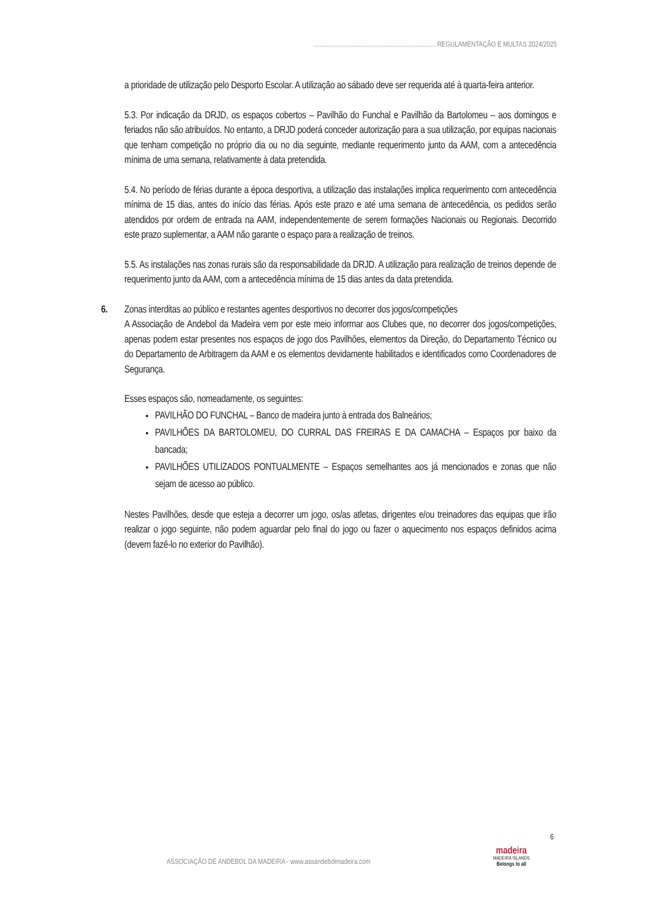......................................................................... REGULAMENTAÇÃO E MULTAS 2024/2025
a prioridade de utilização pelo Desporto Escolar. A utilização ao sábado deve ser requerida até à quarta-feira anterior.
5.3. Por indicação da DRJD, os espaços cobertos – Pavilhão do Funchal e Pavilhão da Bartolomeu – aos domingos e feriados não são atribuídos. No entanto, a DRJD poderá conceder autorização para a sua utilização, por equipas nacionais que tenham competição no próprio dia ou no dia seguinte, mediante requerimento junto da AAM, com a antecedência mínima de uma semana, relativamente à data pretendida.
5.4. No período de férias durante a época desportiva, a utilização das instalações implica requerimento com antecedência mínima de 15 dias, antes do início das férias. Após este prazo e até uma semana de antecedência, os pedidos serão atendidos por ordem de entrada na AAM, independentemente de serem formações Nacionais ou Regionais. Decorrido este prazo suplementar, a AAM não garante o espaço para a realização de treinos.
5.5. As instalações nas zonas rurais são da responsabilidade da DRJD. A utilização para realização de treinos depende de requerimento junto da AAM, com a antecedência mínima de 15 dias antes da data pretendida.
6. Zonas interditas ao público e restantes agentes desportivos no decorrer dos jogos/competições
A Associação de Andebol da Madeira vem por este meio informar aos Clubes que, no decorrer dos jogos/competições, apenas podem estar presentes nos espaços de jogo dos Pavilhões, elementos da Direção, do Departamento Técnico ou do Departamento de Arbitragem da AAM e os elementos devidamente habilitados e identificados como Coordenadores de Segurança.
Esses espaços são, nomeadamente, os seguintes:
PAVILHÃO DO FUNCHAL – Banco de madeira junto à entrada dos Balneários;
PAVILHÕES DA BARTOLOMEU, DO CURRAL DAS FREIRAS E DA CAMACHA – Espaços por baixo da bancada;
PAVILHÕES UTILIZADOS PONTUALMENTE – Espaços semelhantes aos já mencionados e zonas que não sejam de acesso ao público.
Nestes Pavilhões, desde que esteja a decorrer um jogo, os/as atletas, dirigentes e/ou treinadores das equipas que irão realizar o jogo seguinte, não podem aguardar pelo final do jogo ou fazer o aquecimento nos espaços definidos acima (devem fazê-lo no exterior do Pavilhão).
6
ASSOCIAÇÃO DE ANDEBOL DA MADEIRA - www.assandebolmadeira.com
madeira
MADEIRA ISLANDS
Belongs to all